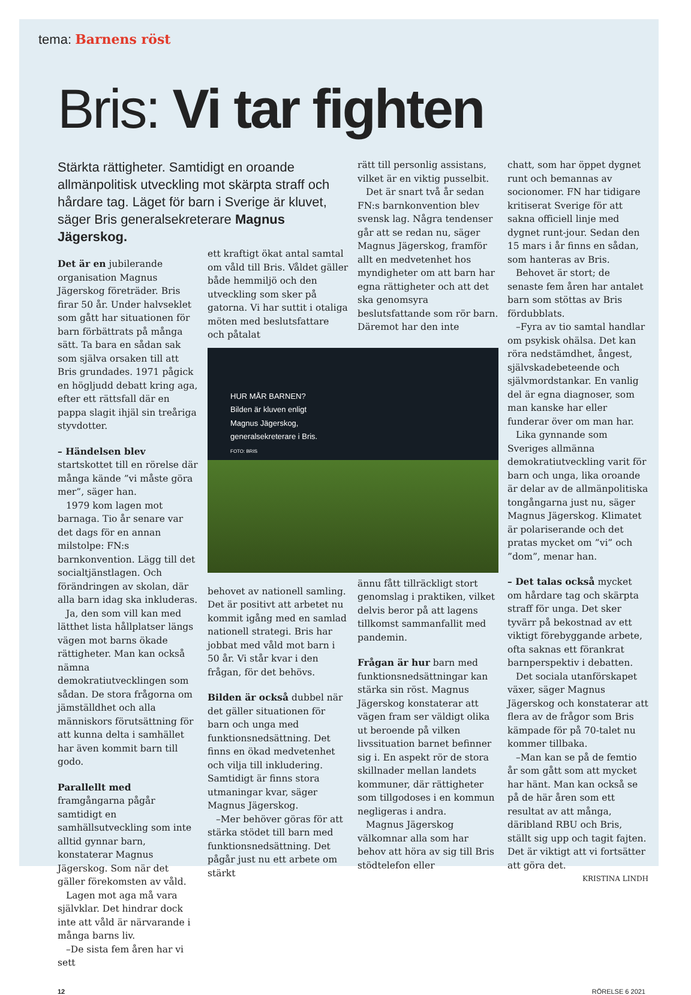tema: Barnens röst
Bris: Vi tar fighten
Stärkta rättigheter. Samtidigt en oroande allmänpolitisk utveckling mot skärpta straff och hårdare tag. Läget för barn i Sverige är kluvet, säger Bris generalsekreterare Magnus Jägerskog.
Det är en jubilerande organisation Magnus Jägerskog företräder. Bris firar 50 år. Under halvseklet som gått har situationen för barn förbättrats på många sätt. Ta bara en sådan sak som själva orsaken till att Bris grundades. 1971 pågick en högljudd debatt kring aga, efter ett rättsfall där en pappa slagit ihjäl sin treåriga styvdotter.
– Händelsen blev startskottet till en rörelse där många kände ”vi måste göra mer”, säger han.
1979 kom lagen mot barnaga. Tio år senare var det dags för en annan milstolpe: FN:s barnkonvention. Lägg till det socialtjänstlagen. Och förändringen av skolan, där alla barn idag ska inkluderas.
Ja, den som vill kan med lätthet lista hållplatser längs vägen mot barns ökade rättigheter. Man kan också nämna demokratiutvecklingen som sådan. De stora frågorna om jämställdhet och alla människors förutsättning för att kunna delta i samhället har även kommit barn till godo.
Parallellt med framgångarna pågår samtidigt en samhällsutveckling som inte alltid gynnar barn, konstaterar Magnus Jägerskog. Som när det gäller förekomsten av våld.
Lagen mot aga må vara självklar. Det hindrar dock inte att våld är närvarande i många barns liv.
–De sista fem åren har vi sett
ett kraftigt ökat antal samtal om våld till Bris. Våldet gäller både hemmiljö och den utveckling som sker på gatorna. Vi har suttit i otaliga möten med beslutsfattare och påtalat
HUR MÅR BARNEN?
Bilden är kluven enligt
Magnus Jägerskog,
generalsekreterare i Bris.
FOTO: BRIS
behovet av nationell samling. Det är positivt att arbetet nu kommit igång med en samlad nationell strategi. Bris har jobbat med våld mot barn i 50 år. Vi står kvar i den frågan, för det behövs.
Bilden är också dubbel när det gäller situationen för barn och unga med funktionsnedsättning. Det finns en ökad medvetenhet och vilja till inkludering. Samtidigt är finns stora utmaningar kvar, säger Magnus Jägerskog.
–Mer behöver göras för att stärka stödet till barn med funktionsnedsättning. Det pågår just nu ett arbete om stärkt
rätt till personlig assistans, vilket är en viktig pusselbit.
Det är snart två år sedan FN:s barnkonvention blev svensk lag. Några tendenser går att se redan nu, säger Magnus Jägerskog, framför allt en medvetenhet hos myndigheter om att barn har egna rättigheter och att det ska genomsyra beslutsfattande som rör barn. Däremot har den inte
ännu fått tillräckligt stort genomslag i praktiken, vilket delvis beror på att lagens tillkomst sammanfallit med pandemin.
Frågan är hur barn med funktionsnedsättningar kan stärka sin röst. Magnus Jägerskog konstaterar att vägen fram ser väldigt olika ut beroende på vilken livssituation barnet befinner sig i. En aspekt rör de stora skillnader mellan landets kommuner, där rättigheter som tillgodoses i en kommun negligeras i andra.
Magnus Jägerskog välkomnar alla som har behov att höra av sig till Bris stödtelefon eller
chatt, som har öppet dygnet runt och bemannas av socionomer. FN har tidigare kritiserat Sverige för att sakna officiell linje med dygnet runt-jour. Sedan den 15 mars i år finns en sådan, som hanteras av Bris.
Behovet är stort; de senaste fem åren har antalet barn som stöttas av Bris fördubblats.
–Fyra av tio samtal handlar om psykisk ohälsa. Det kan röra nedstämdhet, ångest, självskadebeteende och självmordstankar. En vanlig del är egna diagnoser, som man kanske har eller funderar över om man har.
Lika gynnande som Sveriges allmänna demokratiutveckling varit för barn och unga, lika oroande är delar av de allmänpolitiska tongångarna just nu, säger Magnus Jägerskog. Klimatet är polariserande och det pratas mycket om ”vi” och ”dom”, menar han.
– Det talas också mycket om hårdare tag och skärpta straff för unga. Det sker tyvärr på bekostnad av ett viktigt förebyggande arbete, ofta saknas ett förankrat barnperspektiv i debatten.
Det sociala utanförskapet växer, säger Magnus Jägerskog och konstaterar att flera av de frågor som Bris kämpade för på 70-talet nu kommer tillbaka.
–Man kan se på de femtio år som gått som att mycket har hänt. Man kan också se på de här åren som ett resultat av att många, däribland RBU och Bris, ställt sig upp och tagit fajten. Det är viktigt att vi fortsätter att göra det.
KRISTINA LINDH
12 RÖRELSE 6 2021